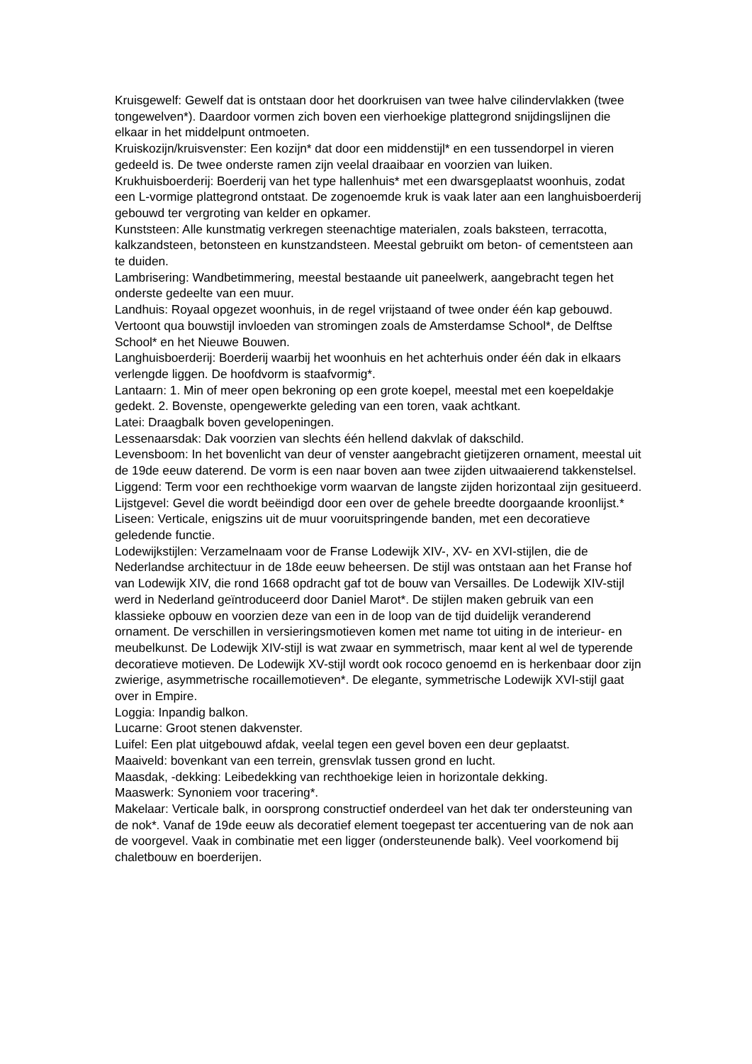Kruisgewelf: Gewelf dat is ontstaan door het doorkruisen van twee halve cilindervlakken (twee tongewelven*). Daardoor vormen zich boven een vierhoekige plattegrond snijdingslijnen die elkaar in het middelpunt ontmoeten.
Kruiskozijn/kruisvenster: Een kozijn* dat door een middenstijl* en een tussendorpel in vieren gedeeld is. De twee onderste ramen zijn veelal draaibaar en voorzien van luiken.
Krukhuisboerderij: Boerderij van het type hallenhuis* met een dwarsgeplaatst woonhuis, zodat een L-vormige plattegrond ontstaat. De zogenoemde kruk is vaak later aan een langhuisboerderij gebouwd ter vergroting van kelder en opkamer.
Kunststeen: Alle kunstmatig verkregen steenachtige materialen, zoals baksteen, terracotta, kalkzandsteen, betonsteen en kunstzandsteen. Meestal gebruikt om beton- of cementsteen aan te duiden.
Lambrisering: Wandbetimmering, meestal bestaande uit paneelwerk, aangebracht tegen het onderste gedeelte van een muur.
Landhuis: Royaal opgezet woonhuis, in de regel vrijstaand of twee onder één kap gebouwd. Vertoont qua bouwstijl invloeden van stromingen zoals de Amsterdamse School*, de Delftse School* en het Nieuwe Bouwen.
Langhuisboerderij: Boerderij waarbij het woonhuis en het achterhuis onder één dak in elkaars verlengde liggen. De hoofdvorm is staafvormig*.
Lantaarn: 1. Min of meer open bekroning op een grote koepel, meestal met een koepeldakje gedekt. 2. Bovenste, opengewerkte geleding van een toren, vaak achtkant.
Latei: Draagbalk boven gevelopeningen.
Lessenaarsdak: Dak voorzien van slechts één hellend dakvlak of dakschild.
Levensboom: In het bovenlicht van deur of venster aangebracht gietijzeren ornament, meestal uit de 19de eeuw daterend. De vorm is een naar boven aan twee zijden uitwaaierend takkenstelsel.
Liggend: Term voor een rechthoekige vorm waarvan de langste zijden horizontaal zijn gesitueerd.
Lijstgevel: Gevel die wordt beëindigd door een over de gehele breedte doorgaande kroonlijst.*
Liseen: Verticale, enigszins uit de muur vooruitspringende banden, met een decoratieve geledende functie.
Lodewijkstijlen: Verzamelnaam voor de Franse Lodewijk XIV-, XV- en XVI-stijlen, die de Nederlandse architectuur in de 18de eeuw beheersen. De stijl was ontstaan aan het Franse hof van Lodewijk XIV, die rond 1668 opdracht gaf tot de bouw van Versailles. De Lodewijk XIV-stijl werd in Nederland geïntroduceerd door Daniel Marot*. De stijlen maken gebruik van een klassieke opbouw en voorzien deze van een in de loop van de tijd duidelijk veranderend ornament. De verschillen in versieringsmotieven komen met name tot uiting in de interieur- en meubelkunst. De Lodewijk XIV-stijl is wat zwaar en symmetrisch, maar kent al wel de typerende decoratieve motieven. De Lodewijk XV-stijl wordt ook rococo genoemd en is herkenbaar door zijn zwierige, asymmetrische rocaillemotieven*. De elegante, symmetrische Lodewijk XVI-stijl gaat over in Empire.
Loggia: Inpandig balkon.
Lucarne: Groot stenen dakvenster.
Luifel: Een plat uitgebouwd afdak, veelal tegen een gevel boven een deur geplaatst.
Maaiveld: bovenkant van een terrein, grensvlak tussen grond en lucht.
Maasdak, -dekking: Leibedekking van rechthoekige leien in horizontale dekking.
Maaswerk: Synoniem voor tracering*.
Makelaar: Verticale balk, in oorsprong constructief onderdeel van het dak ter ondersteuning van de nok*. Vanaf de 19de eeuw als decoratief element toegepast ter accentuering van de nok aan de voorgevel. Vaak in combinatie met een ligger (ondersteunende balk). Veel voorkomend bij chaletbouw en boerderijen.